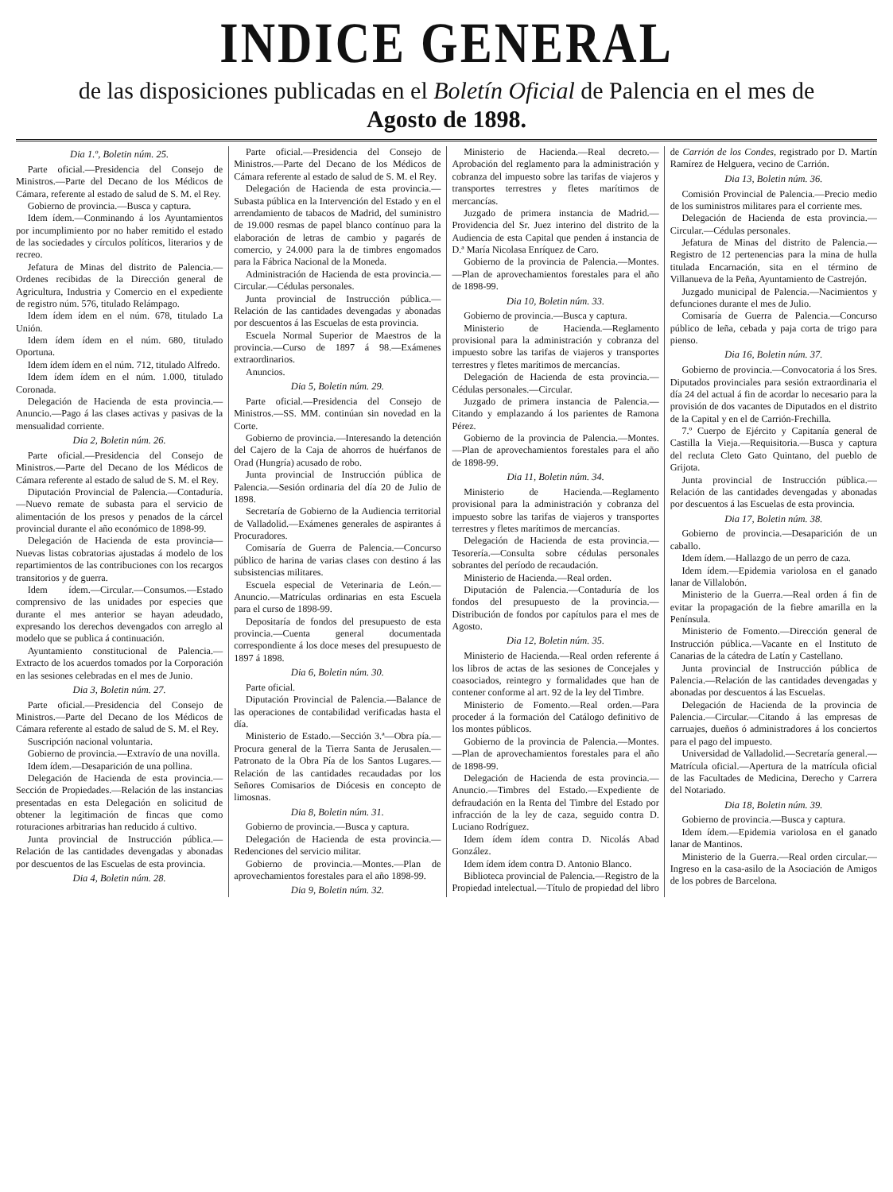INDICE GENERAL
de las disposiciones publicadas en el Boletín Oficial de Palencia en el mes de
Agosto de 1898.
Dia 1.º, Boletin núm. 25.
Parte oficial.—Presidencia del Consejo de Ministros.—Parte del Decano de los Médicos de Cámara, referente al estado de salud de S. M. el Rey.
Gobierno de provincia.—Busca y captura.
Idem ídem.—Conminando á los Ayuntamientos por incumplimiento por no haber remitido el estado de las sociedades y círculos políticos, literarios y de recreo.
Jefatura de Minas del distrito de Palencia.—Ordenes recibidas de la Dirección general de Agricultura, Industria y Comercio en el expediente de registro núm. 576, titulado Relámpago.
Idem ídem ídem en el núm. 678, titulado La Unión.
Idem ídem ídem en el núm. 680, titulado Oportuna.
Idem ídem ídem en el núm. 712, titulado Alfredo.
Idem ídem ídem en el núm. 1.000, titulado Coronada.
Delegación de Hacienda de esta provincia.—Anuncio.—Pago á las clases activas y pasivas de la mensualidad corriente.
Dia 2, Boletin núm. 26.
Parte oficial.—Presidencia del Consejo de Ministros.—Parte del Decano de los Médicos de Cámara referente al estado de salud de S. M. el Rey.
Diputación Provincial de Palencia.—Contaduría.—Nuevo remate de subasta para el servicio de alimentación de los presos y penados de la cárcel provincial durante el año económico de 1898-99.
Delegación de Hacienda de esta provincia—Nuevas listas cobratorias ajustadas á modelo de los repartimientos de las contribuciones con los recargos transitorios y de guerra.
Idem ídem.—Circular.—Consumos.—Estado comprensivo de las unidades por especies que durante el mes anterior se hayan adeudado, expresando los derechos devengados con arreglo al modelo que se publica á continuación.
Ayuntamiento constitucional de Palencia.—Extracto de los acuerdos tomados por la Corporación en las sesiones celebradas en el mes de Junio.
Dia 3, Boletin núm. 27.
Parte oficial.—Presidencia del Consejo de Ministros.—Parte del Decano de los Médicos de Cámara referente al estado de salud de S. M. el Rey.
Suscripción nacional voluntaria.
Gobierno de provincia.—Extravío de una novilla.
Idem ídem.—Desaparición de una pollina.
Delegación de Hacienda de esta provincia.—Sección de Propiedades.—Relación de las instancias presentadas en esta Delegación en solicitud de obtener la legitimación de fincas que como roturaciones arbitrarias han reducido á cultivo.
Junta provincial de Instrucción pública.—Relación de las cantidades devengadas y abonadas por descuentos de las Escuelas de esta provincia.
Dia 4, Boletin núm. 28.
Parte oficial.—Presidencia del Consejo de Ministros.—Parte del Decano de los Médicos de Cámara referente al estado de salud de S. M. el Rey.
Delegación de Hacienda de esta provincia.—Subasta pública en la Intervención del Estado y en el arrendamiento de tabacos de Madrid, del suministro de 19.000 resmas de papel blanco contínuo para la elaboración de letras de cambio y pagarés de comercio, y 24.000 para la de timbres engomados para la Fábrica Nacional de la Moneda.
Administración de Hacienda de esta provincia.—Circular.—Cédulas personales.
Junta provincial de Instrucción pública.—Relación de las cantidades devengadas y abonadas por descuentos á las Escuelas de esta provincia.
Escuela Normal Superior de Maestros de la provincia.—Curso de 1897 á 98.—Exámenes extraordinarios.
Anuncios.
Dia 5, Boletin núm. 29.
Parte oficial.—Presidencia del Consejo de Ministros.—SS. MM. continúan sin novedad en la Corte.
Gobierno de provincia.—Interesando la detención del Cajero de la Caja de ahorros de huérfanos de Orad (Hungría) acusado de robo.
Junta provincial de Instrucción pública de Palencia.—Sesión ordinaria del día 20 de Julio de 1898.
Secretaría de Gobierno de la Audiencia territorial de Valladolid.—Exámenes generales de aspirantes á Procuradores.
Comisaría de Guerra de Palencia.—Concurso público de harina de varias clases con destino á las subsistencias militares.
Escuela especial de Veterinaria de León.—Anuncio.—Matrículas ordinarias en esta Escuela para el curso de 1898-99.
Depositaría de fondos del presupuesto de esta provincia.—Cuenta general documentada correspondiente á los doce meses del presupuesto de 1897 á 1898.
Dia 6, Boletin núm. 30.
Parte oficial.
Diputación Provincial de Palencia.—Balance de las operaciones de contabilidad verificadas hasta el día.
Ministerio de Estado.—Sección 3.ª—Obra pía.—Procura general de la Tierra Santa de Jerusalen.—Patronato de la Obra Pía de los Santos Lugares.—Relación de las cantidades recaudadas por los Señores Comisarios de Diócesis en concepto de limosnas.
Dia 8, Boletin núm. 31.
Gobierno de provincia.—Busca y captura.
Delegación de Hacienda de esta provincia.—Redenciones del servicio militar.
Gobierno de provincia.—Montes.—Plan de aprovechamientos forestales para el año 1898-99.
Dia 9, Boletin núm. 32.
Ministerio de Hacienda.—Real decreto.—Aprobación del reglamento para la administración y cobranza del impuesto sobre las tarifas de viajeros y transportes terrestres y fletes marítimos de mercancías.
Juzgado de primera instancia de Madrid.—Providencia del Sr. Juez interino del distrito de la Audiencia de esta Capital que penden á instancia de D.ª María Nicolasa Enríquez de Caro.
Gobierno de la provincia de Palencia.—Montes.—Plan de aprovechamientos forestales para el año de 1898-99.
Dia 10, Boletin núm. 33.
Gobierno de provincia.—Busca y captura.
Ministerio de Hacienda.—Reglamento provisional para la administración y cobranza del impuesto sobre las tarifas de viajeros y transportes terrestres y fletes marítimos de mercancías.
Delegación de Hacienda de esta provincia.—Cédulas personales.—Circular.
Juzgado de primera instancia de Palencia.—Citando y emplazando á los parientes de Ramona Pérez.
Gobierno de la provincia de Palencia.—Montes.—Plan de aprovechamientos forestales para el año de 1898-99.
Dia 11, Boletin núm. 34.
Ministerio de Hacienda.—Reglamento provisional para la administración y cobranza del impuesto sobre las tarifas de viajeros y transportes terrestres y fletes marítimos de mercancías.
Delegación de Hacienda de esta provincia.—Tesorería.—Consulta sobre cédulas personales sobrantes del período de recaudación.
Ministerio de Hacienda.—Real orden.
Diputación de Palencia.—Contaduría de los fondos del presupuesto de la provincia.—Distribución de fondos por capítulos para el mes de Agosto.
Dia 12, Boletin núm. 35.
Ministerio de Hacienda.—Real orden referente á los libros de actas de las sesiones de Concejales y coasociados, reintegro y formalidades que han de contener conforme al art. 92 de la ley del Timbre.
Ministerio de Fomento.—Real orden.—Para proceder á la formación del Catálogo definitivo de los montes públicos.
Gobierno de la provincia de Palencia.—Montes.—Plan de aprovechamientos forestales para el año de 1898-99.
Delegación de Hacienda de esta provincia.—Anuncio.—Timbres del Estado.—Expediente de defraudación en la Renta del Timbre del Estado por infracción de la ley de caza, seguido contra D. Luciano Rodríguez.
Idem ídem ídem contra D. Nicolás Abad González.
Idem ídem ídem contra D. Antonio Blanco.
Biblioteca provincial de Palencia.—Registro de la Propiedad intelectual.—Título de propiedad del libro de Carrión de los Condes, registrado por D. Martín Ramírez de Helguera, vecino de Carrión.
Dia 13, Boletin núm. 36.
Comisión Provincial de Palencia.—Precio medio de los suministros militares para el corriente mes.
Delegación de Hacienda de esta provincia.—Circular.—Cédulas personales.
Jefatura de Minas del distrito de Palencia.—Registro de 12 pertenencias para la mina de hulla titulada Encarnación, sita en el término de Villanueva de la Peña, Ayuntamiento de Castrejón.
Juzgado municipal de Palencia.—Nacimientos y defunciones durante el mes de Julio.
Comisaría de Guerra de Palencia.—Concurso público de leña, cebada y paja corta de trigo para pienso.
Dia 16, Boletin núm. 37.
Gobierno de provincia.—Convocatoria á los Sres. Diputados provinciales para sesión extraordinaria el día 24 del actual á fin de acordar lo necesario para la provisión de dos vacantes de Diputados en el distrito de la Capital y en el de Carrión-Frechilla.
7.º Cuerpo de Ejército y Capitanía general de Castilla la Vieja.—Requisitoria.—Busca y captura del recluta Cleto Gato Quintano, del pueblo de Grijota.
Junta provincial de Instrucción pública.—Relación de las cantidades devengadas y abonadas por descuentos á las Escuelas de esta provincia.
Dia 17, Boletin núm. 38.
Gobierno de provincia.—Desaparición de un caballo.
Idem ídem.—Hallazgo de un perro de caza.
Idem ídem.—Epidemia variolosa en el ganado lanar de Villalobón.
Ministerio de la Guerra.—Real orden á fin de evitar la propagación de la fiebre amarilla en la Península.
Ministerio de Fomento.—Dirección general de Instrucción pública.—Vacante en el Instituto de Canarias de la cátedra de Latín y Castellano.
Junta provincial de Instrucción pública de Palencia.—Relación de las cantidades devengadas y abonadas por descuentos á las Escuelas.
Delegación de Hacienda de la provincia de Palencia.—Circular.—Citando á las empresas de carruajes, dueños ó administradores á los conciertos para el pago del impuesto.
Universidad de Valladolid.—Secretaría general.—Matrícula oficial.—Apertura de la matrícula oficial de las Facultades de Medicina, Derecho y Carrera del Notariado.
Dia 18, Boletin núm. 39.
Gobierno de provincia.—Busca y captura.
Idem ídem.—Epidemia variolosa en el ganado lanar de Mantinos.
Ministerio de la Guerra.—Real orden circular.—Ingreso en la casa-asilo de la Asociación de Amigos de los pobres de Barcelona.